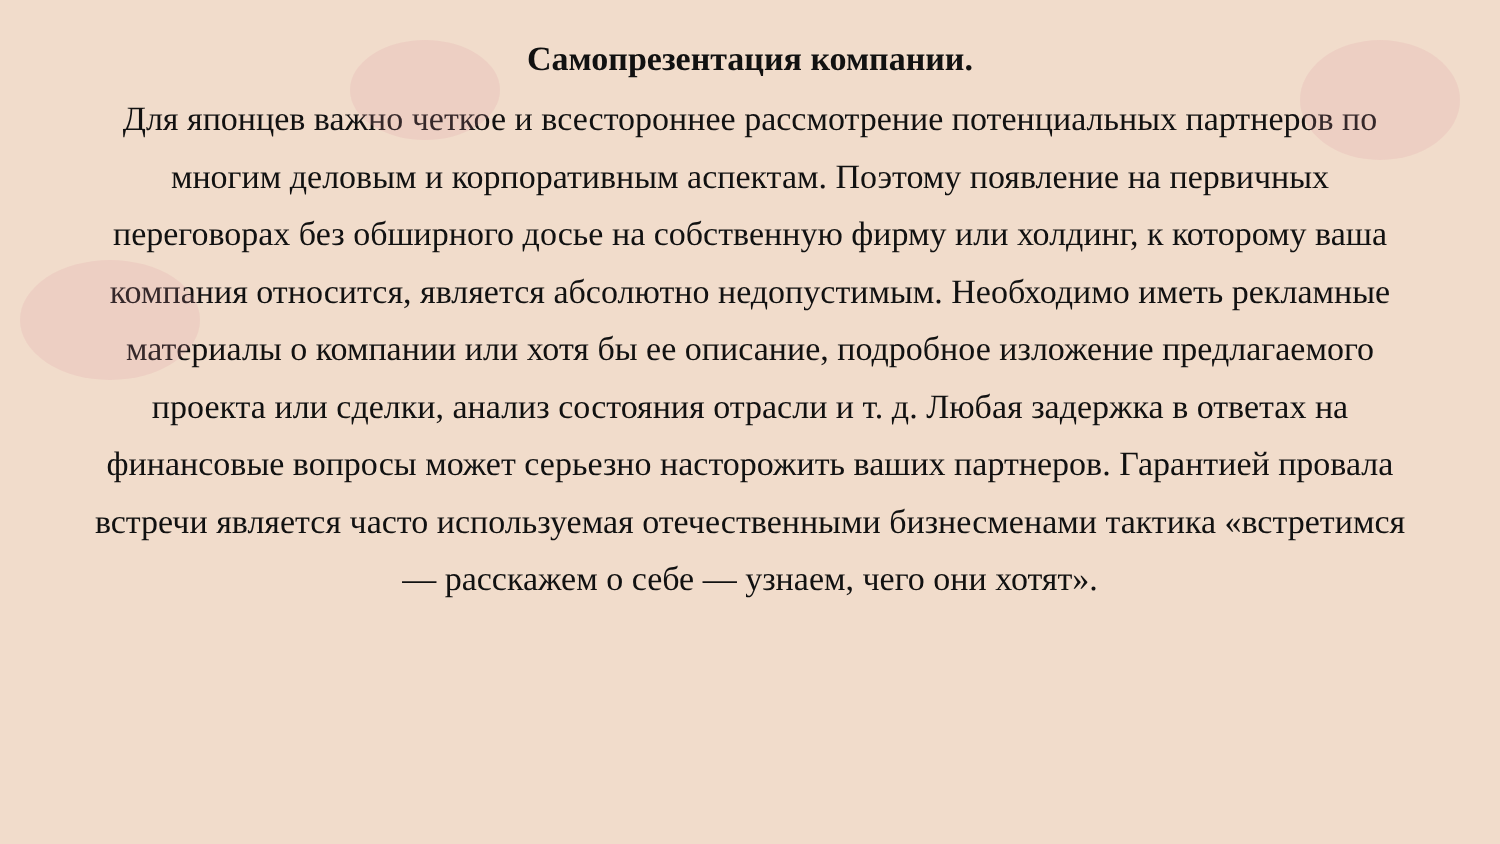Самопрезентация компании.
Для японцев важно четкое и всестороннее рассмотрение потенциальных партнеров по многим деловым и корпоративным аспектам. Поэтому появление на первичных переговорах без обширного досье на собственную фирму или холдинг, к которому ваша компания относится, является абсолютно недопустимым. Необходимо иметь рекламные материалы о компании или хотя бы ее описание, подробное изложение предлагаемого проекта или сделки, анализ состояния отрасли и т. д. Любая задержка в ответах на финансовые вопросы может серьезно насторожить ваших партнеров. Гарантией провала встречи является часто используемая отечественными бизнесменами тактика «встретимся — расскажем о себе — узнаем, чего они хотят».